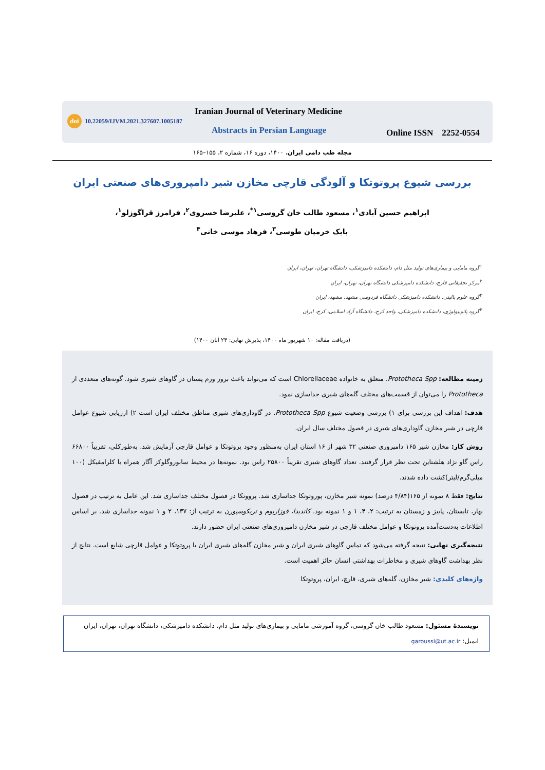doi 10.22059/IJVM.2021.327607.1005187
Iranian Journal of Veterinary Medicine
Abstracts in Persian Language Online ISSN 2252-0554
مجله طب دامی ایران، ۱۴۰۰، دوره ۱۶، شماره ۲، ۱۵۵–۱۶۵
بررسی شیوع پروتوتکا و آلودگی قارچی مخازن شیر دامپروری‌های صنعتی ایران
ابراهیم حسین آبادی<sup>۱</sup>، مسعود طالب خان گروسی<sup>۱*</sup>، علیرضا خسروی<sup>۲</sup>، فرامرز قراگوزلو<sup>۱</sup>،
بابک خرمیان طوسی<sup>۳</sup>، فرهاد موسی خانی<sup>۴</sup>
<sup>۱</sup> گروه مامایی و بیماری‌های تولید مثل دام، دانشکده دامپزشکی، دانشگاه تهران، تهران، ایران
<sup>۲</sup> مرکز تحقیقاتی قارچ، دانشکده دامپزشکی دانشگاه تهران، تهران، ایران
<sup>۳</sup> گروه علوم بالینی، دانشکده دامپزشکی دانشگاه فردوسی مشهد، مشهد، ایران
<sup>۴</sup> گروه پاتوبیولوژی، دانشکده دامپزشکی، واحد کرج، دانشگاه آزاد اسلامی، کرج، ایران
(دریافت مقاله: ۱۰ شهریور ماه ۱۴۰۰، پذیرش نهایی: ۲۴ آبان ۱۴۰۰)
زمینه مطالعه: Prototheca Spp. متعلق به خانواده Chlorellaceae است که می‌تواند باعث بروز ورم پستان در گاوهای شیری شود. گونه‌های متعددی از Prototheca را می‌توان از قسمت‌های مختلف گله‌های شیری جداسازی نمود.
هدف: اهداف این بررسی برای ۱) بررسی وضعیت شیوع Prototheca Spp. در گاوداری‌های شیری مناطق مختلف ایران است ۲) ارزیابی شیوع عوامل قارچی در شیر مخازن گاوداری‌های شیری در فصول مختلف سال ایران.
روش کار: مخازن شیر ۱۶۵ دامپروری صنعتی ۳۲ شهر از ۱۶ استان ایران به‌منظور وجود پروتوتکا و عوامل قارچی آزمایش شد. به‌طورکلی، تقریباً ۶۶۸۰۰ راس گاو نژاد هلشتاین تحت نظر قرار گرفتند. تعداد گاوهای شیری تقریباً ۲۵۸۰۰ راس بود. نمونه‌ها در محیط سابوروگلوکز آگار همراه با کلرامفیکل (۱۰۰ میلی‌گرم/لیتر)کشت داده شدند.
نتایج: فقط ۸ نمونه از ۱۶۵(۴/۸۴ درصد) نمونه شیر مخازن، پوروتوتکا جداسازی شد. پرووتکا در فصول مختلف جداسازی شد. این عامل به ترتیب در فصول بهار، تابستان، پاییز و زمستان به ترتیب: ۲، ۴، ۱ و ۱ نمونه بود. کاندیدا، فوزاریوم و تریکوسپورن به ترتیب از: ۱۳۷، ۲ و ۱ نمونه جداسازی شد. بر اساس اطلاعات به‌دست‌آمده پروتوتکا و عوامل مختلف قارچی در شیر مخازن دامپروری‌های صنعتی ایران حضور دارند.
نتیجه‌گیری نهایی: نتیجه گرفته می‌شود که تماس گاوهای شیری ایران و شیر مخازن گله‌های شیری ایران با پروتوتکا و عوامل قارچی شایع است. نتایج از نظر بهداشت گاوهای شیری و مخاطرات بهداشتی انسان حائز اهمیت است.
واژه‌های کلیدی: شیر مخازن، گله‌های شیری، قارچ، ایران، پروتوتکا
نویسندهٔ مسئول: مسعود طالب خان گروسی، گروه آموزشی مامایی و بیماری‌های تولید مثل دام، دانشکده دامپزشکی، دانشگاه تهران، تهران، ایران
ایمیل: garoussi@ut.ac.ir